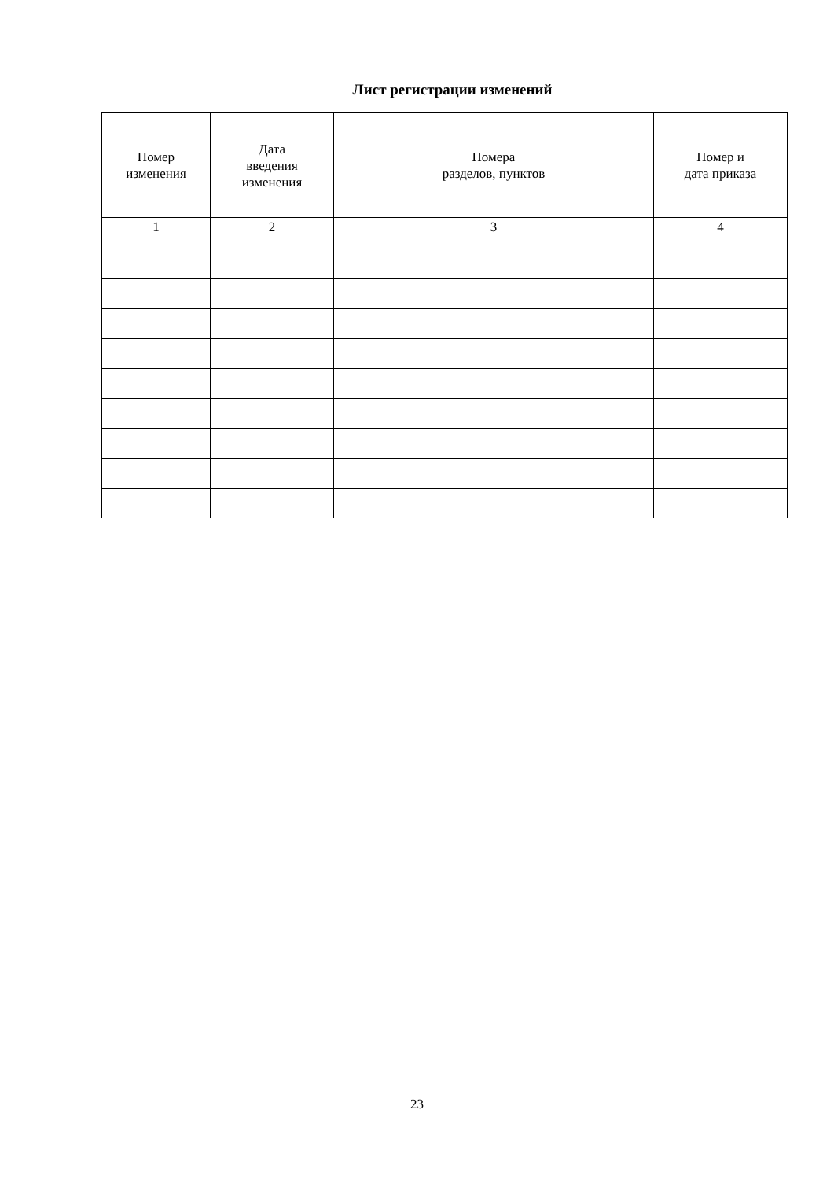Лист регистрации изменений
| Номер изменения | Дата введения изменения | Номера разделов, пунктов | Номер и дата приказа |
| --- | --- | --- | --- |
| 1 | 2 | 3 | 4 |
23